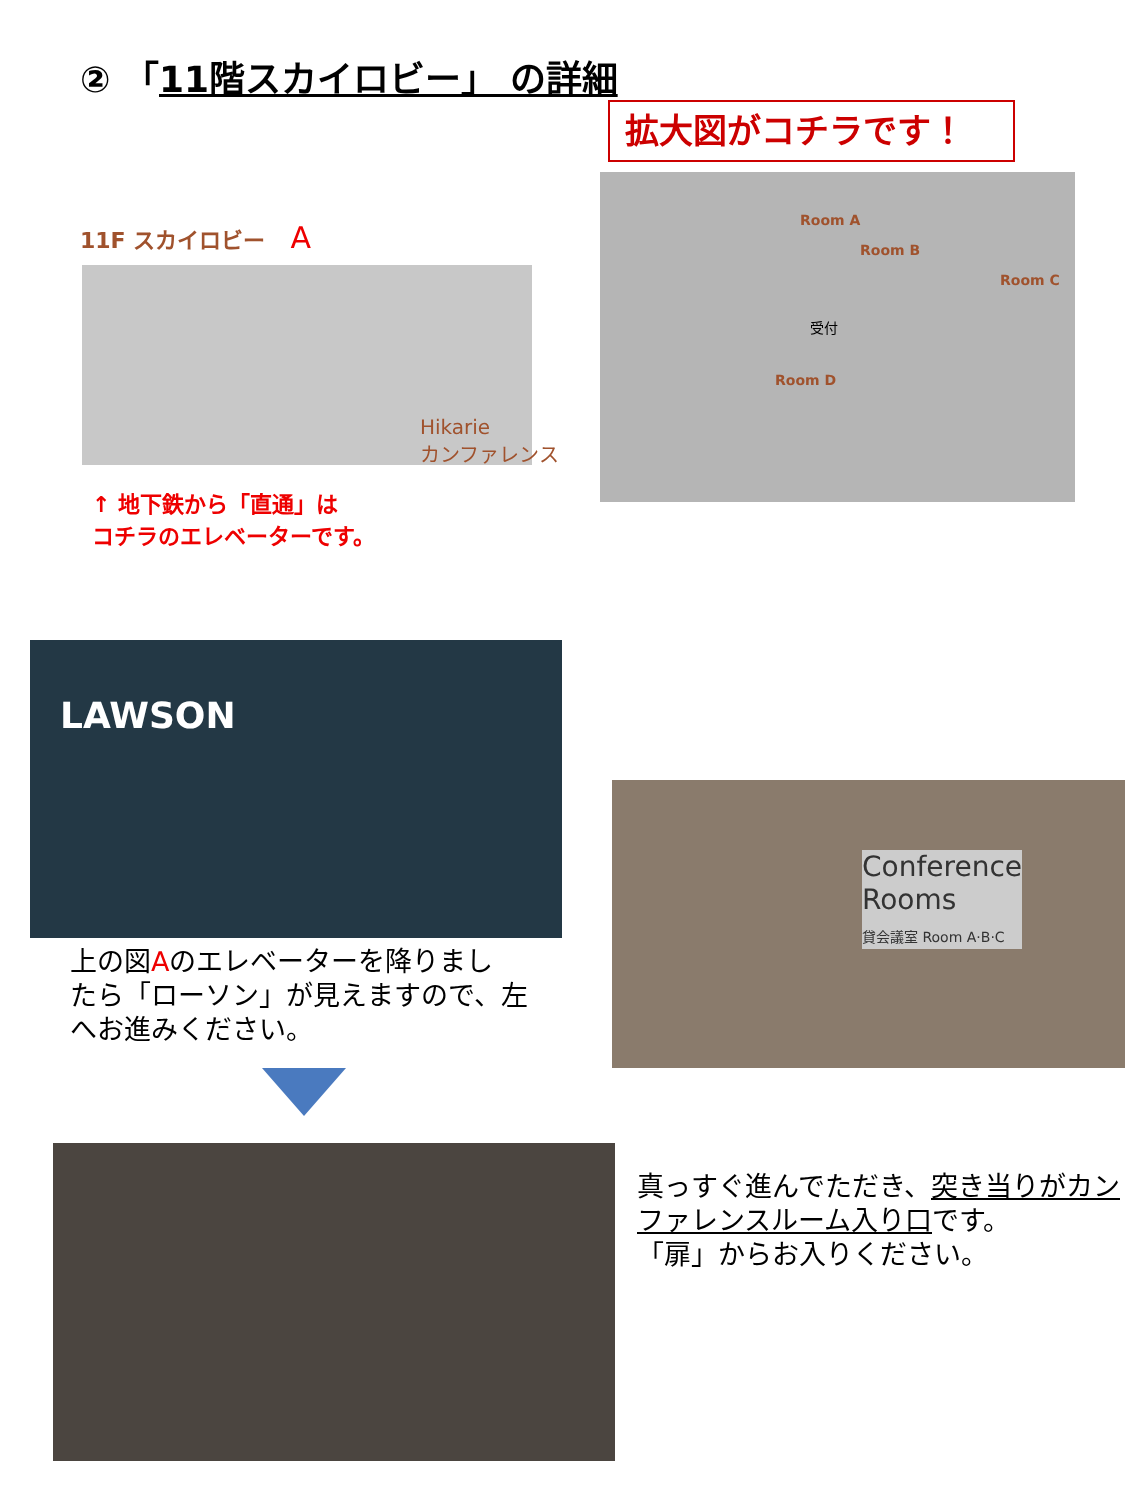② 「11階スカイロビー」 の詳細
拡大図がコチラです！
11F スカイロビー A
Hikarie
カンファレンス
↑ 地下鉄から「直通」は
コチラのエレベーターです。
Room A
Room B
Room C
Room D
受付
LAWSON
上の図Aのエレベーターを降りまし
たら「ローソン」が見えますので、左
へお進みください。
Conference
Rooms
貸会議室 Room A·B·C
真っすぐ進んでただき、突き当りがカン
ファレンスルーム入り口です。
「扉」からお入りください。